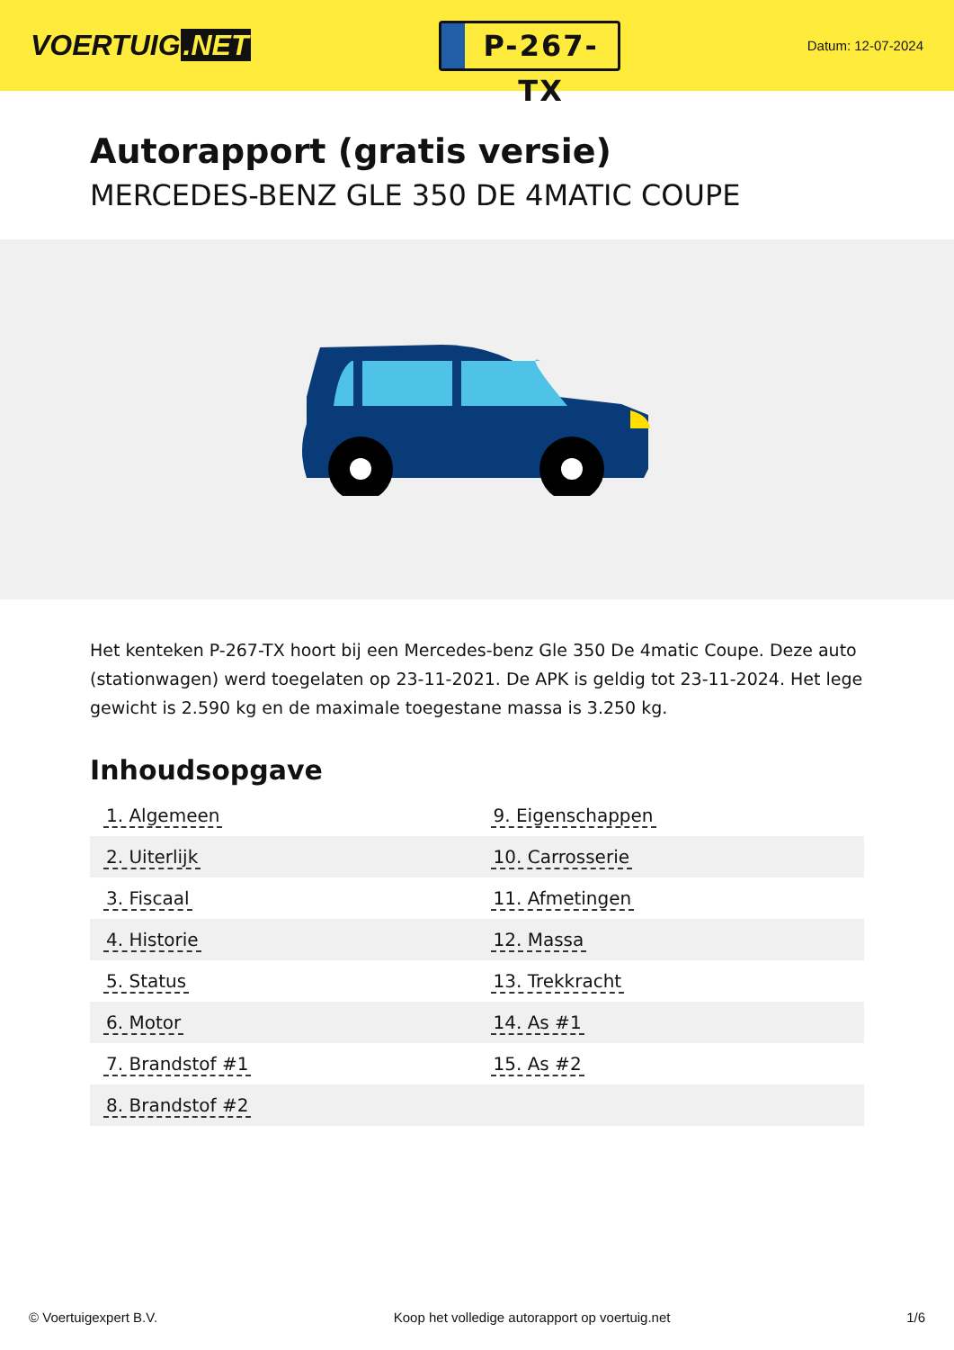VOERTUIG.NET
P-267-TX
Datum: 12-07-2024
Autorapport (gratis versie)
MERCEDES-BENZ GLE 350 DE 4MATIC COUPE
Het kenteken P-267-TX hoort bij een Mercedes-benz Gle 350 De 4matic Coupe. Deze auto (stationwagen) werd toegelaten op 23-11-2021. De APK is geldig tot 23-11-2024. Het lege gewicht is 2.590 kg en de maximale toegestane massa is 3.250 kg.
Inhoudsopgave
| 1. Algemeen | 9. Eigenschappen |
| 2. Uiterlijk | 10. Carrosserie |
| 3. Fiscaal | 11. Afmetingen |
| 4. Historie | 12. Massa |
| 5. Status | 13. Trekkracht |
| 6. Motor | 14. As #1 |
| 7. Brandstof #1 | 15. As #2 |
| 8. Brandstof #2 | |
© Voertuigexpert B.V. Koop het volledige autorapport op voertuig.net 1/6